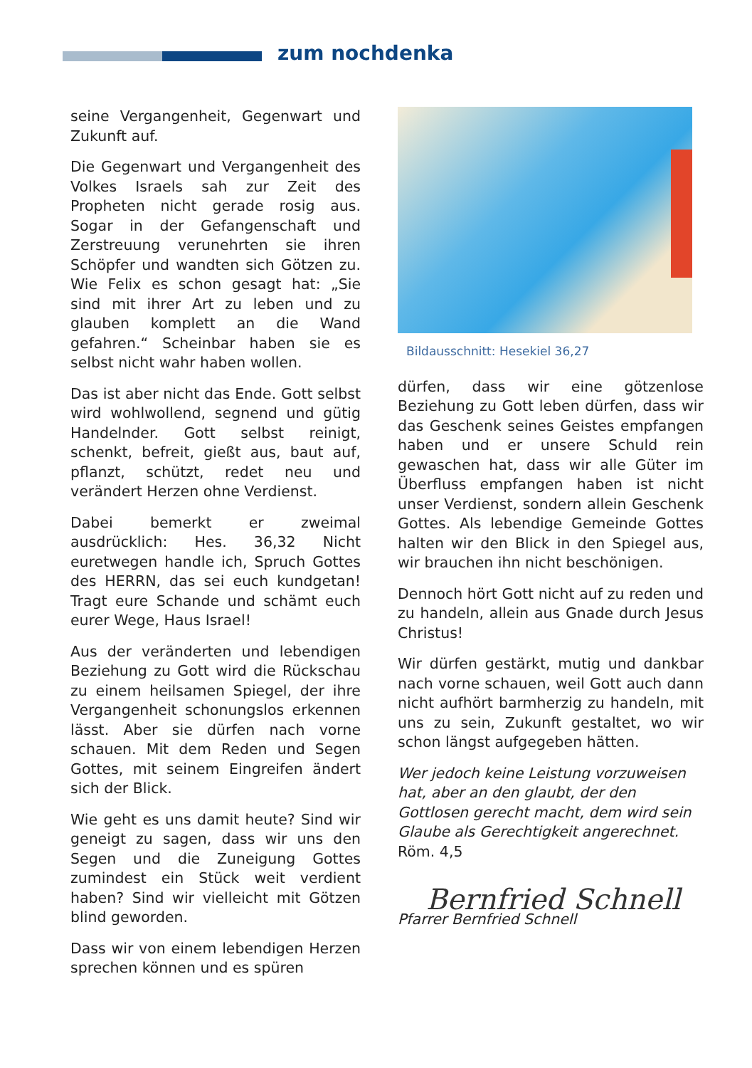zum nochdenka
seine Vergangenheit, Gegenwart und Zukunft auf.
Die Gegenwart und Vergangenheit des Volkes Israels sah zur Zeit des Propheten nicht gerade rosig aus. Sogar in der Gefangenschaft und Zerstreuung verunehrten sie ihren Schöpfer und wandten sich Götzen zu. Wie Felix es schon gesagt hat: „Sie sind mit ihrer Art zu leben und zu glauben komplett an die Wand gefahren.“ Scheinbar haben sie es selbst nicht wahr haben wollen.
Das ist aber nicht das Ende. Gott selbst wird wohlwollend, segnend und gütig Handelnder. Gott selbst reinigt, schenkt, befreit, gießt aus, baut auf, pflanzt, schützt, redet neu und verändert Herzen ohne Verdienst.
Dabei bemerkt er zweimal ausdrücklich: Hes. 36,32 Nicht euretwegen handle ich, Spruch Gottes des HERRN, das sei euch kundgetan! Tragt eure Schande und schämt euch eurer Wege, Haus Israel!
Aus der veränderten und lebendigen Beziehung zu Gott wird die Rückschau zu einem heilsamen Spiegel, der ihre Vergangenheit schonungslos erkennen lässt. Aber sie dürfen nach vorne schauen. Mit dem Reden und Segen Gottes, mit seinem Eingreifen ändert sich der Blick.
Wie geht es uns damit heute? Sind wir geneigt zu sagen, dass wir uns den Segen und die Zuneigung Gottes zumindest ein Stück weit verdient haben? Sind wir vielleicht mit Götzen blind geworden.
Dass wir von einem lebendigen Herzen sprechen können und es spüren
Bildausschnitt: Hesekiel 36,27
dürfen, dass wir eine götzenlose Beziehung zu Gott leben dürfen, dass wir das Geschenk seines Geistes empfangen haben und er unsere Schuld rein gewaschen hat, dass wir alle Güter im Überfluss empfangen haben ist nicht unser Verdienst, sondern allein Geschenk Gottes. Als lebendige Gemeinde Gottes halten wir den Blick in den Spiegel aus, wir brauchen ihn nicht beschönigen.
Dennoch hört Gott nicht auf zu reden und zu handeln, allein aus Gnade durch Jesus Christus!
Wir dürfen gestärkt, mutig und dankbar nach vorne schauen, weil Gott auch dann nicht aufhört barmherzig zu handeln, mit uns zu sein, Zukunft gestaltet, wo wir schon längst aufgegeben hätten.
Wer jedoch keine Leistung vorzuweisen hat, aber an den glaubt, der den Gottlosen gerecht macht, dem wird sein Glaube als Gerechtigkeit angerechnet. Röm. 4,5
Bernfried Schnell
Pfarrer Bernfried Schnell